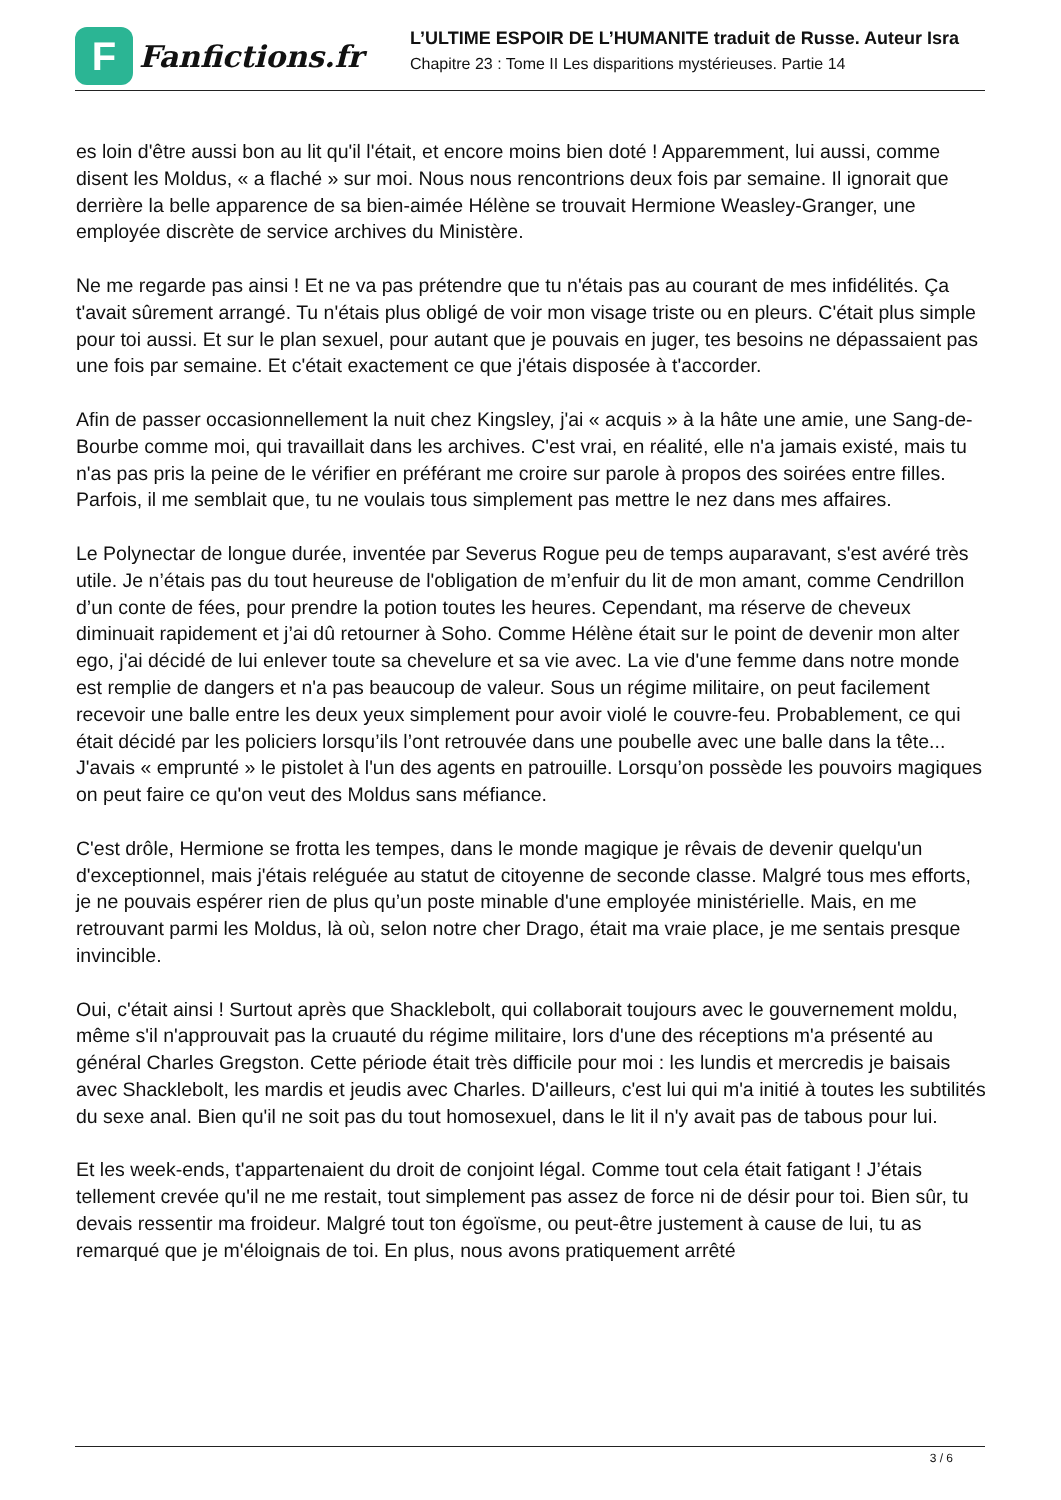F
Fanfictions.fr
L’ULTIME ESPOIR DE L’HUMANITE traduit de Russe. Auteur Isra
Chapitre 23 : Tome II Les disparitions mystérieuses. Partie 14
es loin d'être aussi bon au lit qu'il l'était, et encore moins bien doté ! Apparemment, lui aussi, comme disent les Moldus, « a flaché » sur moi. Nous nous rencontrions deux fois par semaine. Il ignorait que derrière la belle apparence de sa bien-aimée Hélène se trouvait Hermione Weasley-Granger, une employée discrète de service archives du Ministère.
Ne me regarde pas ainsi ! Et ne va pas prétendre que tu n'étais pas au courant de mes infidélités. Ça t'avait sûrement arrangé. Tu n'étais plus obligé de voir mon visage triste ou en pleurs. C'était plus simple pour toi aussi. Et sur le plan sexuel, pour autant que je pouvais en juger, tes besoins ne dépassaient pas une fois par semaine. Et c'était exactement ce que j'étais disposée à t'accorder.
Afin de passer occasionnellement la nuit chez Kingsley, j'ai « acquis » à la hâte une amie, une Sang-de-Bourbe comme moi, qui travaillait dans les archives. C'est vrai, en réalité, elle n'a jamais existé, mais tu n'as pas pris la peine de le vérifier en préférant me croire sur parole à propos des soirées entre filles. Parfois, il me semblait que, tu ne voulais tous simplement pas mettre le nez dans mes affaires.
Le Polynectar de longue durée, inventée par Severus Rogue peu de temps auparavant, s'est avéré très utile. Je n’étais pas du tout heureuse de l'obligation de m’enfuir du lit de mon amant, comme Cendrillon d’un conte de fées, pour prendre la potion toutes les heures. Cependant, ma réserve de cheveux diminuait rapidement et j’ai dû retourner à Soho. Comme Hélène était sur le point de devenir mon alter ego, j'ai décidé de lui enlever toute sa chevelure et sa vie avec. La vie d'une femme dans notre monde est remplie de dangers et n'a pas beaucoup de valeur. Sous un régime militaire, on peut facilement recevoir une balle entre les deux yeux simplement pour avoir violé le couvre-feu. Probablement, ce qui était décidé par les policiers lorsqu’ils l’ont retrouvée dans une poubelle avec une balle dans la tête... J'avais « emprunté » le pistolet à l'un des agents en patrouille. Lorsqu’on possède les pouvoirs magiques on peut faire ce qu'on veut des Moldus sans méfiance.
C'est drôle, Hermione se frotta les tempes, dans le monde magique je rêvais de devenir quelqu'un d'exceptionnel, mais j'étais reléguée au statut de citoyenne de seconde classe. Malgré tous mes efforts, je ne pouvais espérer rien de plus qu’un poste minable d'une employée ministérielle. Mais, en me retrouvant parmi les Moldus, là où, selon notre cher Drago, était ma vraie place, je me sentais presque invincible.
Oui, c'était ainsi ! Surtout après que Shacklebolt, qui collaborait toujours avec le gouvernement moldu, même s'il n'approuvait pas la cruauté du régime militaire, lors d'une des réceptions m'a présenté au général Charles Gregston. Cette période était très difficile pour moi : les lundis et mercredis je baisais avec Shacklebolt, les mardis et jeudis avec Charles. D'ailleurs, c'est lui qui m'a initié à toutes les subtilités du sexe anal. Bien qu'il ne soit pas du tout homosexuel, dans le lit il n'y avait pas de tabous pour lui.
Et les week-ends, t'appartenaient du droit de conjoint légal. Comme tout cela était fatigant ! J’étais tellement crevée qu'il ne me restait, tout simplement pas assez de force ni de désir pour toi. Bien sûr, tu devais ressentir ma froideur. Malgré tout ton égoïsme, ou peut-être justement à cause de lui, tu as remarqué que je m'éloignais de toi. En plus, nous avons pratiquement arrêté
3 / 6